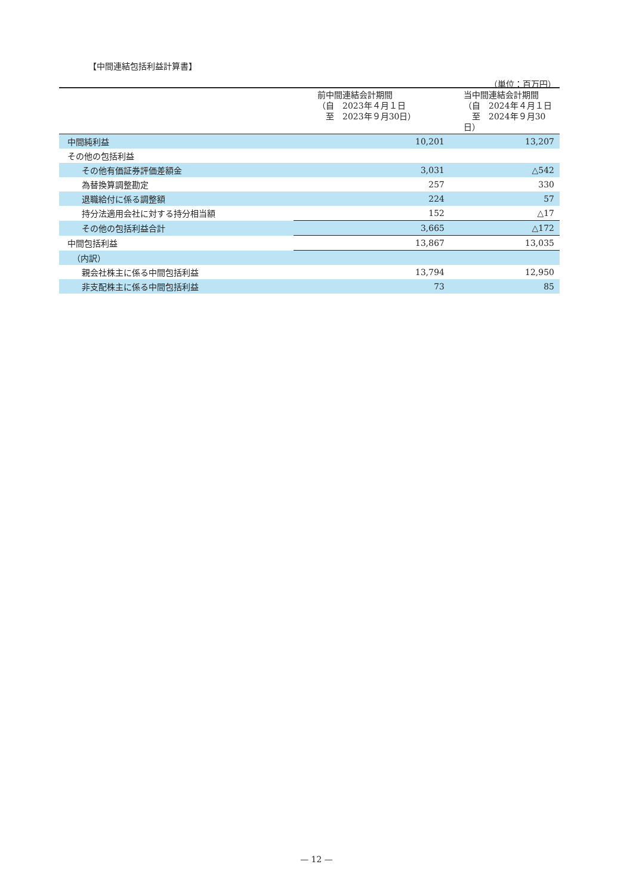【中間連結包括利益計算書】
（単位：百万円）
| | 前中間連結会計期間 （自 2023年４月１日 至 2023年９月30日） | 当中間連結会計期間 （自 2024年４月１日 至 2024年９月30日） |
| --- | --- | --- |
| 中間純利益 | 10,201 | 13,207 |
| その他の包括利益 | | |
| その他有価証券評価差額金 | 3,031 | △542 |
| 為替換算調整勘定 | 257 | 330 |
| 退職給付に係る調整額 | 224 | 57 |
| 持分法適用会社に対する持分相当額 | 152 | △17 |
| その他の包括利益合計 | 3,665 | △172 |
| 中間包括利益 | 13,867 | 13,035 |
| （内訳） | | |
| 親会社株主に係る中間包括利益 | 13,794 | 12,950 |
| 非支配株主に係る中間包括利益 | 73 | 85 |
— 12 —